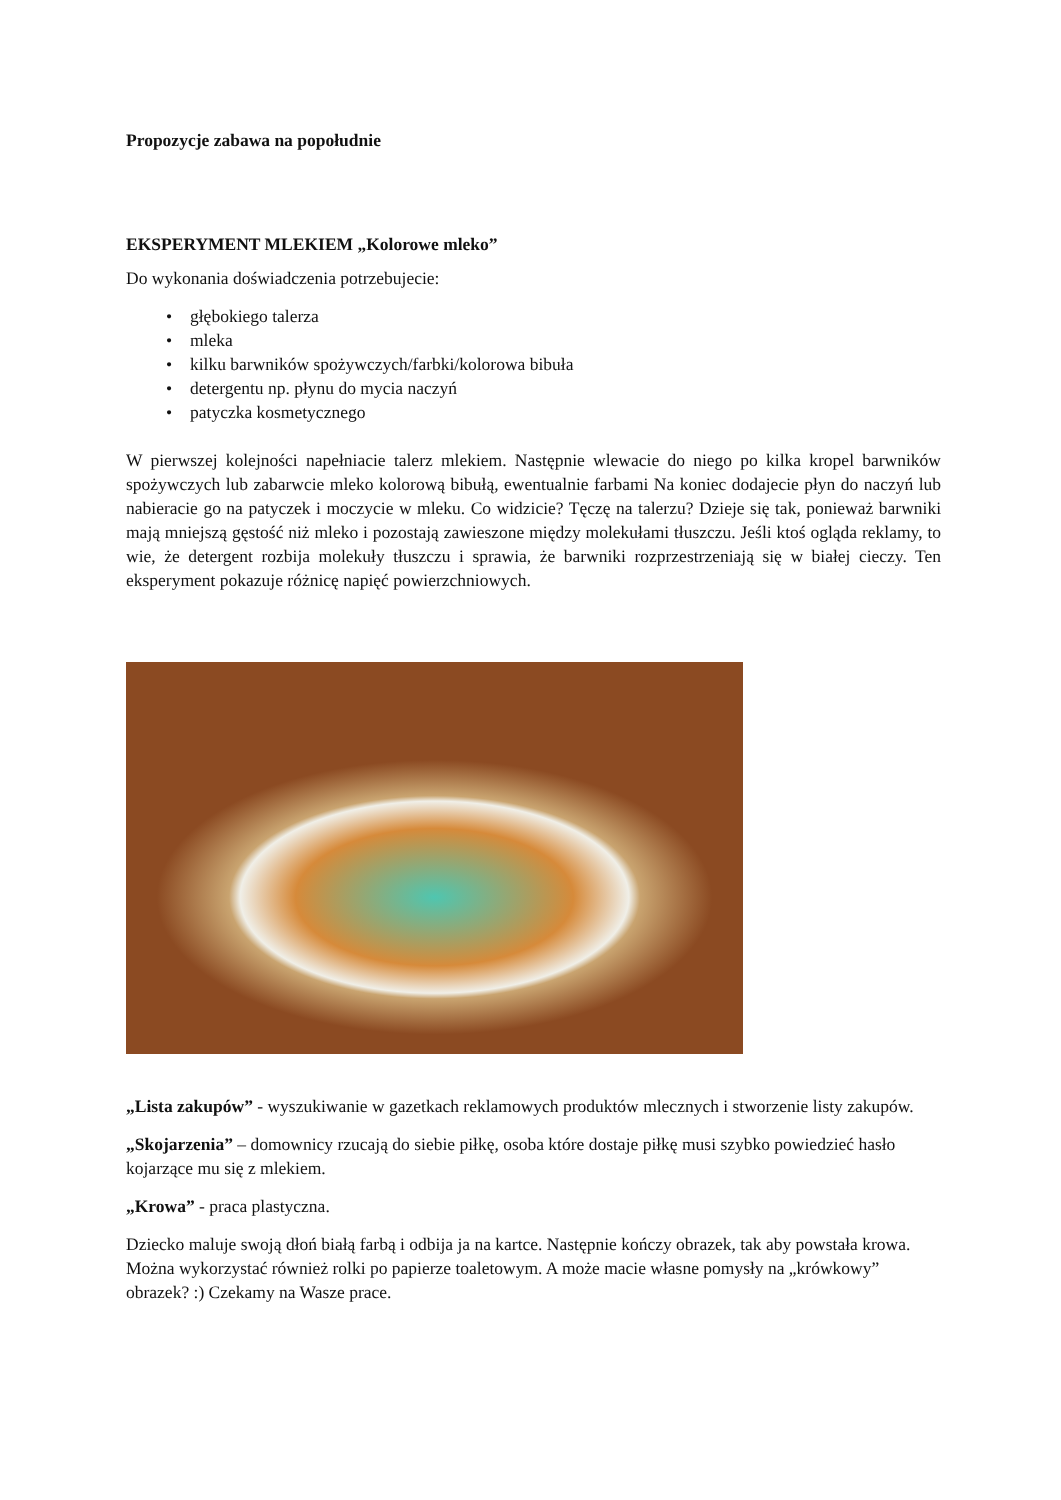Propozycje zabawa na popołudnie
EKSPERYMENT MLEKIEM „Kolorowe mleko”
Do wykonania doświadczenia potrzebujecie:
• głębokiego talerza
• mleka
• kilku barwników spożywczych/farbki/kolorowa bibuła
• detergentu np. płynu do mycia naczyń
• patyczka kosmetycznego
W pierwszej kolejności napełniacie talerz mlekiem. Następnie wlewacie do niego po kilka kropel barwników spożywczych lub zabarwcie mleko kolorową bibułą, ewentualnie farbami Na koniec dodajecie płyn do naczyń lub nabieracie go na patyczek i moczycie w mleku. Co widzicie? Tęczę na talerzu? Dzieje się tak, ponieważ barwniki mają mniejszą gęstość niż mleko i pozostają zawieszone między molekułami tłuszczu. Jeśli ktoś ogląda reklamy, to wie, że detergent rozbija molekuły tłuszczu i sprawia, że barwniki rozprzestrzeniają się w białej cieczy. Ten eksperyment pokazuje różnicę napięć powierzchniowych.
„Lista zakupów” - wyszukiwanie w gazetkach reklamowych produktów mlecznych i stworzenie listy zakupów.
„Skojarzenia” – domownicy rzucają do siebie piłkę, osoba które dostaje piłkę musi szybko powiedzieć hasło kojarzące mu się z mlekiem.
„Krowa” - praca plastyczna.
Dziecko maluje swoją dłoń białą farbą i odbija ja na kartce. Następnie kończy obrazek, tak aby powstała krowa. Można wykorzystać również rolki po papierze toaletowym. A może macie własne pomysły na „krówkowy” obrazek? :) Czekamy na Wasze prace.